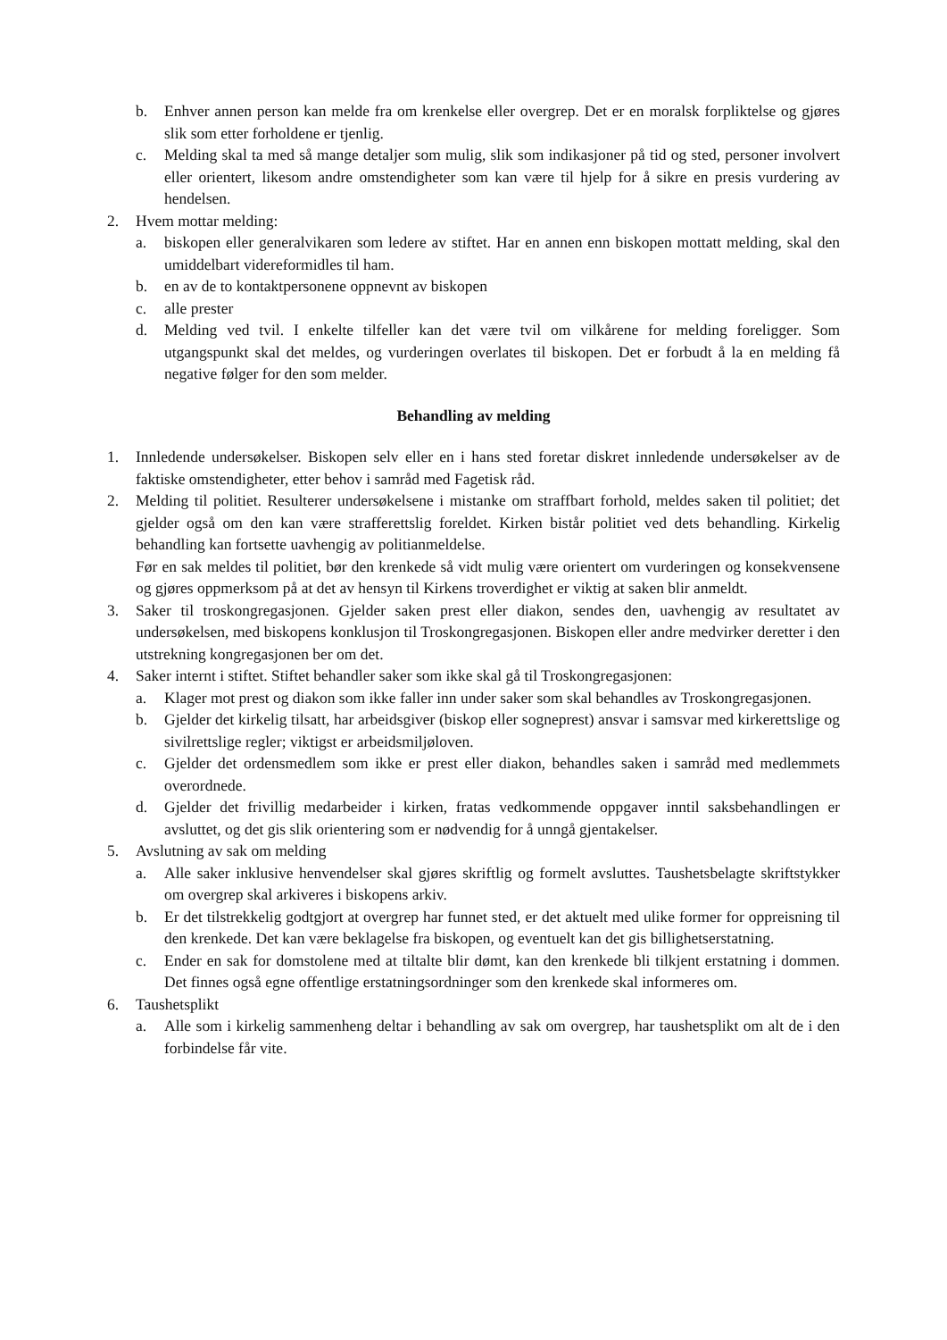b. Enhver annen person kan melde fra om krenkelse eller overgrep. Det er en moralsk forpliktelse og gjøres slik som etter forholdene er tjenlig.
c. Melding skal ta med så mange detaljer som mulig, slik som indikasjoner på tid og sted, personer involvert eller orientert, likesom andre omstendigheter som kan være til hjelp for å sikre en presis vurdering av hendelsen.
2. Hvem mottar melding:
a. biskopen eller generalvikaren som ledere av stiftet. Har en annen enn biskopen mottatt melding, skal den umiddelbart videreformidles til ham.
b. en av de to kontaktpersonene oppnevnt av biskopen
c. alle prester
d. Melding ved tvil. I enkelte tilfeller kan det være tvil om vilkårene for melding foreligger. Som utgangspunkt skal det meldes, og vurderingen overlates til biskopen. Det er forbudt å la en melding få negative følger for den som melder.
Behandling av melding
1. Innledende undersøkelser. Biskopen selv eller en i hans sted foretar diskret innledende undersøkelser av de faktiske omstendigheter, etter behov i samråd med Fagetisk råd.
2. Melding til politiet. Resulterer undersøkelsene i mistanke om straffbart forhold, meldes saken til politiet; det gjelder også om den kan være strafferettslig foreldet. Kirken bistår politiet ved dets behandling. Kirkelig behandling kan fortsette uavhengig av politianmeldelse.
Før en sak meldes til politiet, bør den krenkede så vidt mulig være orientert om vurderingen og konsekvensene og gjøres oppmerksom på at det av hensyn til Kirkens troverdighet er viktig at saken blir anmeldt.
3. Saker til troskongregasjonen. Gjelder saken prest eller diakon, sendes den, uavhengig av resultatet av undersøkelsen, med biskopens konklusjon til Troskongregasjonen. Biskopen eller andre medvirker deretter i den utstrekning kongregasjonen ber om det.
4. Saker internt i stiftet. Stiftet behandler saker som ikke skal gå til Troskongregasjonen:
a. Klager mot prest og diakon som ikke faller inn under saker som skal behandles av Troskongregasjonen.
b. Gjelder det kirkelig tilsatt, har arbeidsgiver (biskop eller sogneprest) ansvar i samsvar med kirkerettslige og sivilrettslige regler; viktigst er arbeidsmiljøloven.
c. Gjelder det ordensmedlem som ikke er prest eller diakon, behandles saken i samråd med medlemmets overordnede.
d. Gjelder det frivillig medarbeider i kirken, fratas vedkommende oppgaver inntil saksbehandlingen er avsluttet, og det gis slik orientering som er nødvendig for å unngå gjentakelser.
5. Avslutning av sak om melding
a. Alle saker inklusive henvendelser skal gjøres skriftlig og formelt avsluttes. Taushetsbelagte skriftstykker om overgrep skal arkiveres i biskopens arkiv.
b. Er det tilstrekkelig godtgjort at overgrep har funnet sted, er det aktuelt med ulike former for oppreisning til den krenkede. Det kan være beklagelse fra biskopen, og eventuelt kan det gis billighetserstatning.
c. Ender en sak for domstolene med at tiltalte blir dømt, kan den krenkede bli tilkjent erstatning i dommen. Det finnes også egne offentlige erstatningsordninger som den krenkede skal informeres om.
6. Taushetsplikt
a. Alle som i kirkelig sammenheng deltar i behandling av sak om overgrep, har taushetsplikt om alt de i den forbindelse får vite.